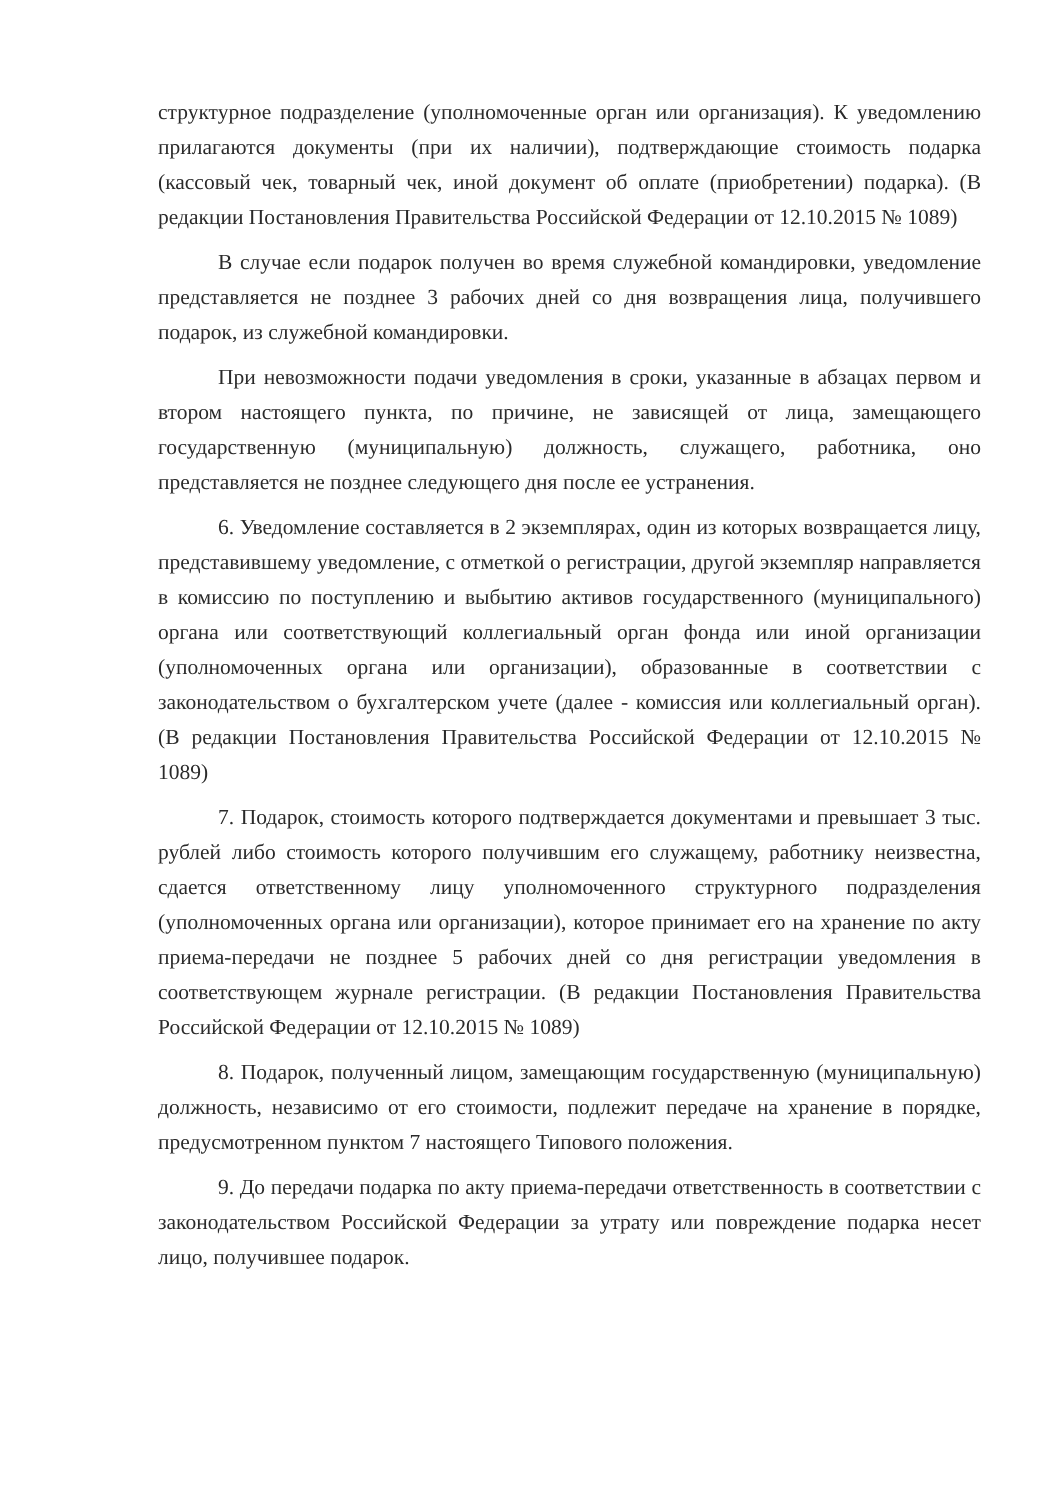структурное подразделение (уполномоченные орган или организация). К уведомлению прилагаются документы (при их наличии), подтверждающие стоимость подарка (кассовый чек, товарный чек, иной документ об оплате (приобретении) подарка). (В редакции Постановления Правительства Российской Федерации от 12.10.2015 № 1089)
В случае если подарок получен во время служебной командировки, уведомление представляется не позднее 3 рабочих дней со дня возвращения лица, получившего подарок, из служебной командировки.
При невозможности подачи уведомления в сроки, указанные в абзацах первом и втором настоящего пункта, по причине, не зависящей от лица, замещающего государственную (муниципальную) должность, служащего, работника, оно представляется не позднее следующего дня после ее устранения.
6. Уведомление составляется в 2 экземплярах, один из которых возвращается лицу, представившему уведомление, с отметкой о регистрации, другой экземпляр направляется в комиссию по поступлению и выбытию активов государственного (муниципального) органа или соответствующий коллегиальный орган фонда или иной организации (уполномоченных органа или организации), образованные в соответствии с законодательством о бухгалтерском учете (далее - комиссия или коллегиальный орган). (В редакции Постановления Правительства Российской Федерации от 12.10.2015 № 1089)
7. Подарок, стоимость которого подтверждается документами и превышает 3 тыс. рублей либо стоимость которого получившим его служащему, работнику неизвестна, сдается ответственному лицу уполномоченного структурного подразделения (уполномоченных органа или организации), которое принимает его на хранение по акту приема-передачи не позднее 5 рабочих дней со дня регистрации уведомления в соответствующем журнале регистрации. (В редакции Постановления Правительства Российской Федерации от 12.10.2015 № 1089)
8. Подарок, полученный лицом, замещающим государственную (муниципальную) должность, независимо от его стоимости, подлежит передаче на хранение в порядке, предусмотренном пунктом 7 настоящего Типового положения.
9. До передачи подарка по акту приема-передачи ответственность в соответствии с законодательством Российской Федерации за утрату или повреждение подарка несет лицо, получившее подарок.